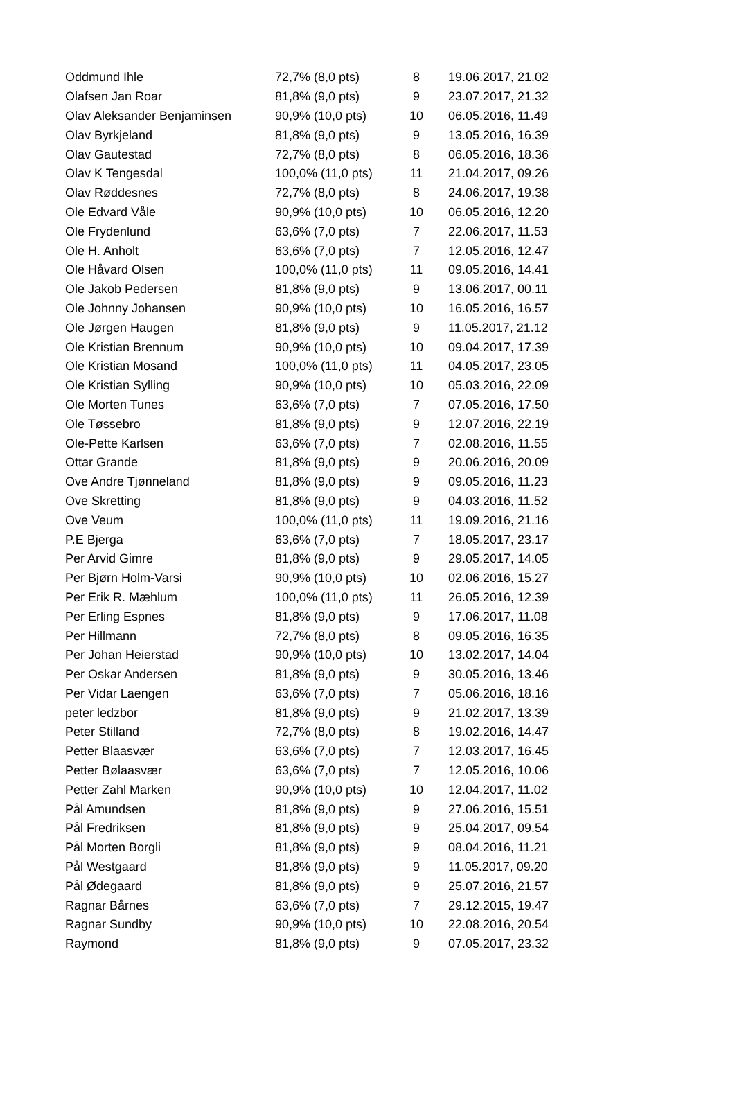| Oddmund Ihle | 72,7% (8,0 pts) | 8 | 19.06.2017, 21.02 |
| Olafsen Jan Roar | 81,8% (9,0 pts) | 9 | 23.07.2017, 21.32 |
| Olav Aleksander Benjaminsen | 90,9% (10,0 pts) | 10 | 06.05.2016, 11.49 |
| Olav Byrkjeland | 81,8% (9,0 pts) | 9 | 13.05.2016, 16.39 |
| Olav Gautestad | 72,7% (8,0 pts) | 8 | 06.05.2016, 18.36 |
| Olav K Tengesdal | 100,0% (11,0 pts) | 11 | 21.04.2017, 09.26 |
| Olav Røddesnes | 72,7% (8,0 pts) | 8 | 24.06.2017, 19.38 |
| Ole Edvard Våle | 90,9% (10,0 pts) | 10 | 06.05.2016, 12.20 |
| Ole Frydenlund | 63,6% (7,0 pts) | 7 | 22.06.2017, 11.53 |
| Ole H. Anholt | 63,6% (7,0 pts) | 7 | 12.05.2016, 12.47 |
| Ole Håvard Olsen | 100,0% (11,0 pts) | 11 | 09.05.2016, 14.41 |
| Ole Jakob Pedersen | 81,8% (9,0 pts) | 9 | 13.06.2017, 00.11 |
| Ole Johnny Johansen | 90,9% (10,0 pts) | 10 | 16.05.2016, 16.57 |
| Ole Jørgen Haugen | 81,8% (9,0 pts) | 9 | 11.05.2017, 21.12 |
| Ole Kristian Brennum | 90,9% (10,0 pts) | 10 | 09.04.2017, 17.39 |
| Ole Kristian Mosand | 100,0% (11,0 pts) | 11 | 04.05.2017, 23.05 |
| Ole Kristian Sylling | 90,9% (10,0 pts) | 10 | 05.03.2016, 22.09 |
| Ole Morten Tunes | 63,6% (7,0 pts) | 7 | 07.05.2016, 17.50 |
| Ole Tøssebro | 81,8% (9,0 pts) | 9 | 12.07.2016, 22.19 |
| Ole-Pette Karlsen | 63,6% (7,0 pts) | 7 | 02.08.2016, 11.55 |
| Ottar Grande | 81,8% (9,0 pts) | 9 | 20.06.2016, 20.09 |
| Ove Andre Tjønneland | 81,8% (9,0 pts) | 9 | 09.05.2016, 11.23 |
| Ove Skretting | 81,8% (9,0 pts) | 9 | 04.03.2016, 11.52 |
| Ove Veum | 100,0% (11,0 pts) | 11 | 19.09.2016, 21.16 |
| P.E Bjerga | 63,6% (7,0 pts) | 7 | 18.05.2017, 23.17 |
| Per Arvid Gimre | 81,8% (9,0 pts) | 9 | 29.05.2017, 14.05 |
| Per Bjørn Holm-Varsi | 90,9% (10,0 pts) | 10 | 02.06.2016, 15.27 |
| Per Erik R. Mæhlum | 100,0% (11,0 pts) | 11 | 26.05.2016, 12.39 |
| Per Erling Espnes | 81,8% (9,0 pts) | 9 | 17.06.2017, 11.08 |
| Per Hillmann | 72,7% (8,0 pts) | 8 | 09.05.2016, 16.35 |
| Per Johan Heierstad | 90,9% (10,0 pts) | 10 | 13.02.2017, 14.04 |
| Per Oskar Andersen | 81,8% (9,0 pts) | 9 | 30.05.2016, 13.46 |
| Per Vidar Laengen | 63,6% (7,0 pts) | 7 | 05.06.2016, 18.16 |
| peter ledzbor | 81,8% (9,0 pts) | 9 | 21.02.2017, 13.39 |
| Peter Stilland | 72,7% (8,0 pts) | 8 | 19.02.2016, 14.47 |
| Petter Blaasvær | 63,6% (7,0 pts) | 7 | 12.03.2017, 16.45 |
| Petter Bølaasvær | 63,6% (7,0 pts) | 7 | 12.05.2016, 10.06 |
| Petter Zahl Marken | 90,9% (10,0 pts) | 10 | 12.04.2017, 11.02 |
| Pål Amundsen | 81,8% (9,0 pts) | 9 | 27.06.2016, 15.51 |
| Pål Fredriksen | 81,8% (9,0 pts) | 9 | 25.04.2017, 09.54 |
| Pål Morten Borgli | 81,8% (9,0 pts) | 9 | 08.04.2016, 11.21 |
| Pål Westgaard | 81,8% (9,0 pts) | 9 | 11.05.2017, 09.20 |
| Pål Ødegaard | 81,8% (9,0 pts) | 9 | 25.07.2016, 21.57 |
| Ragnar Bårnes | 63,6% (7,0 pts) | 7 | 29.12.2015, 19.47 |
| Ragnar Sundby | 90,9% (10,0 pts) | 10 | 22.08.2016, 20.54 |
| Raymond | 81,8% (9,0 pts) | 9 | 07.05.2017, 23.32 |